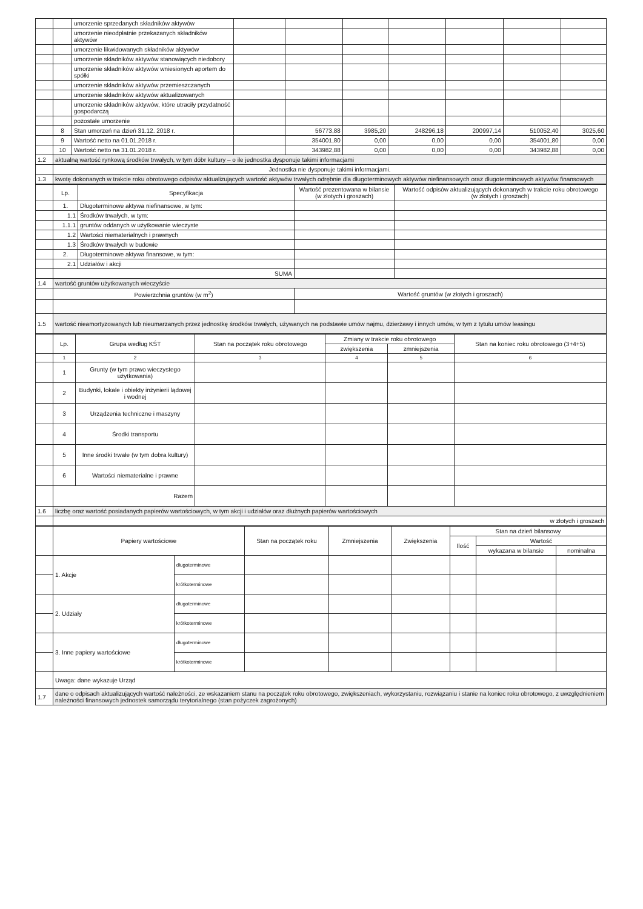| | | umorzenie sprzedanych składników aktywów | | | | | | | |
| | | umorzenie nieodpłatnie przekazanych składników aktywów | | | | | | | |
| | | umorzenie likwidowanych składników aktywów | | | | | | | |
| | | umorzenie składników aktywów stanowiących niedobory | | | | | | | |
| | | umorzenie składników aktywów wniesionych aportem do spółki | | | | | | | |
| | | umorzenie składników aktywów przemieszczanych | | | | | | | |
| | | umorzenie składników aktywów aktualizowanych | | | | | | | |
| | | umorzenie składników aktywów, które utraciły przydatność gospodarczą | | | | | | | |
| | | pozostałe umorzenie | | | | | | | |
| | 8 | Stan umorzeń na dzień 31.12. 2018 r. | | 56773,88 | 3985,20 | 248296,18 | 200997,14 | 510052,40 | 3025,60 |
| | 9 | Wartość netto na 01.01.2018 r. | | 354001,80 | 0,00 | 0,00 | 0,00 | 354001,80 | 0,00 |
| | 10 | Wartość netto na 31.01.2018 r. | | 343982,88 | 0,00 | 0,00 | 0,00 | 343982,88 | 0,00 |
| 1.2 | aktualną wartość rynkową środków trwałych, w tym dóbr kultury – o ile jednostka dysponuje takimi informacjami | | | | | | | | |
| | Jednostka nie dysponuje takimi informacjami. | | | | | | | | |
| 1.3 | kwotę dokonanych w trakcie roku obrotowego odpisów aktualizujących wartość aktywów trwałych odrębnie dla długoterminowych aktywów niefinansowych oraz długoterminowych aktywów finansowych | | | | | | | | |
| | Lp. | Specyfikacja | Wartość prezentowana w bilansie (w złotych i groszach) | Wartość odpisów aktualizujących dokonanych w trakcie roku obrotowego (w złotych i groszach) |
| | 1. | Długoterminowe aktywa niefinansowe, w tym: | | |
| | 1.1 | Środków trwałych, w tym: | | |
| | 1.1.1 | gruntów oddanych w użytkowanie wieczyste | | |
| | 1.2 | Wartości niematerialnych i prawnych | | |
| | 1.3 | Środków trwałych w budowie | | |
| | 2. | Długoterminowe aktywa finansowe, w tym: | | |
| | 2.1 | Udziałów i akcji | | |
| | SUMA | | | |
| 1.4 | wartość gruntów użytkowanych wieczyście | | | |
| | Powierzchnia gruntów (w m<sup>2</sup>) | | Wartość gruntów (w złotych i groszach) | |
| 1.5 | wartość nieamortyzowanych lub nieumarzanych przez jednostkę środków trwałych, używanych na podstawie umów najmu, dzierżawy i innych umów, w tym z tytułu umów leasingu | | | |
| | Lp. | Grupa według KŚT | Stan na początek roku obrotowego | Zmiany w trakcie roku obrotowego | | Stan na koniec roku obrotowego (3+4+5) |
| | | | | zwiększenia | zmniejszenia | |
| | 1 | 2 | 3 | 4 | 5 | 6 |
| | 1 | Grunty (w tym prawo wieczystego użytkowania) | | | | |
| | 2 | Budynki, lokale i obiekty inżynierii lądowej i wodnej | | | | |
| | 3 | Urządzenia techniczne i maszyny | | | | |
| | 4 | Środki transportu | | | | |
| | 5 | Inne środki trwałe (w tym dobra kultury) | | | | |
| | 6 | Wartości niematerialne i prawne | | | | |
| | Razem | | | | | |
| 1.6 | liczbę oraz wartość posiadanych papierów wartościowych, w tym akcji i udziałów oraz dłużnych papierów wartościowych | | | | | |
| | w złotych i groszach | | | | | |
| | Papiery wartościowe | | Stan na początek roku | Zmniejszenia | Zwiększenia | Stan na dzień bilansowy | | |
| | | | | | | Ilość | Wartość | |
| | | | | | | | wykazana w bilansie | nominalna |
| | 1. Akcje | długoterminowe | | | | | | |
| | | krótkoterminowe | | | | | | |
| | 2. Udziały | długoterminowe | | | | | | |
| | | krótkoterminowe | | | | | | |
| | 3. Inne papiery wartościowe | długoterminowe | | | | | | |
| | | krótkoterminowe | | | | | | |
| | Uwaga: dane wykazuje Urząd | | | | | | | |
| 1.7 | dane o odpisach aktualizujących wartość należności, ze wskazaniem stanu na początek roku obrotowego, zwiększeniach, wykorzystaniu, rozwiązaniu i stanie na koniec roku obrotowego, z uwzględnieniem należności finansowych jednostek samorządu terytorialnego (stan pożyczek zagrożonych) | | | | | | | |